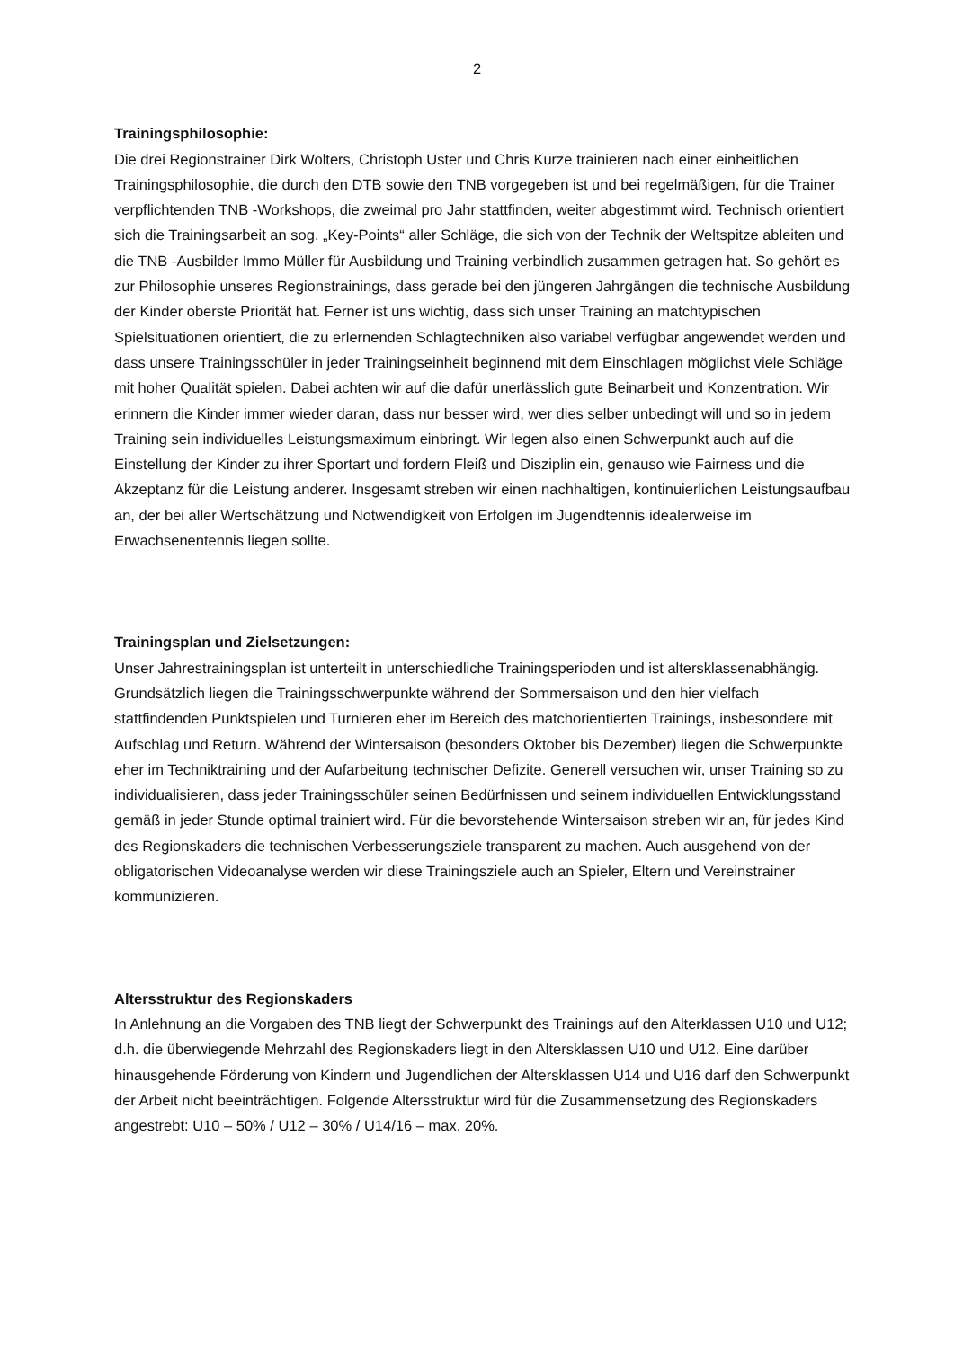2
Trainingsphilosophie:
Die drei Regionstrainer Dirk Wolters, Christoph Uster und Chris Kurze trainieren nach einer einheitlichen Trainingsphilosophie, die durch den DTB sowie den TNB vorgegeben ist und bei regelmäßigen, für die Trainer verpflichtenden TNB -Workshops, die zweimal pro Jahr stattfinden, weiter abgestimmt wird. Technisch orientiert sich die Trainingsarbeit an sog. „Key-Points“ aller Schläge, die sich von der Technik der Weltspitze ableiten und die TNB -Ausbilder Immo Müller für Ausbildung und Training verbindlich zusammen getragen hat. So gehört es zur Philosophie unseres Regionstrainings, dass gerade bei den jüngeren Jahrgängen die technische Ausbildung der Kinder oberste Priorität hat. Ferner ist uns wichtig, dass sich unser Training an matchtypischen Spielsituationen orientiert, die zu erlernenden Schlagtechniken also variabel verfügbar angewendet werden und dass unsere Trainingsschüler in jeder Trainingseinheit beginnend mit dem Einschlagen möglichst viele Schläge mit hoher Qualität spielen. Dabei achten wir auf die dafür unerlässlich gute Beinarbeit und Konzentration. Wir erinnern die Kinder immer wieder daran, dass nur besser wird, wer dies selber unbedingt will und so in jedem Training sein individuelles Leistungsmaximum einbringt. Wir legen also einen Schwerpunkt auch auf die Einstellung der Kinder zu ihrer Sportart und fordern Fleiß und Disziplin ein, genauso wie Fairness und die Akzeptanz für die Leistung anderer. Insgesamt streben wir einen nachhaltigen, kontinuierlichen Leistungsaufbau an, der bei aller Wertschätzung und Notwendigkeit von Erfolgen im Jugendtennis idealerweise im Erwachsenentennis liegen sollte.
Trainingsplan und Zielsetzungen:
Unser Jahrestrainingsplan ist unterteilt in unterschiedliche Trainingsperioden und ist altersklassenabhängig. Grundsätzlich liegen die Trainingsschwerpunkte während der Sommersaison und den hier vielfach stattfindenden Punktspielen und Turnieren eher im Bereich des matchorientierten Trainings, insbesondere mit Aufschlag und Return. Während der Wintersaison (besonders Oktober bis Dezember) liegen die Schwerpunkte eher im Techniktraining und der Aufarbeitung technischer Defizite. Generell versuchen wir, unser Training so zu individualisieren, dass jeder Trainingsschüler seinen Bedürfnissen und seinem individuellen Entwicklungsstand gemäß in jeder Stunde optimal trainiert wird. Für die bevorstehende Wintersaison streben wir an, für jedes Kind des Regionskaders die technischen Verbesserungsziele transparent zu machen. Auch ausgehend von der obligatorischen Videoanalyse werden wir diese Trainingsziele auch an Spieler, Eltern und Vereinstrainer kommunizieren.
Altersstruktur des Regionskaders
In Anlehnung an die Vorgaben des TNB liegt der Schwerpunkt des Trainings auf den Alterklassen U10 und U12; d.h. die überwiegende Mehrzahl des Regionskaders liegt in den Altersklassen U10 und U12. Eine darüber hinausgehende Förderung von Kindern und Jugendlichen der Altersklassen U14 und U16 darf den Schwerpunkt der Arbeit nicht beeinträchtigen. Folgende Altersstruktur wird für die Zusammensetzung des Regionskaders angestrebt: U10 – 50% / U12 – 30% / U14/16 – max. 20%.